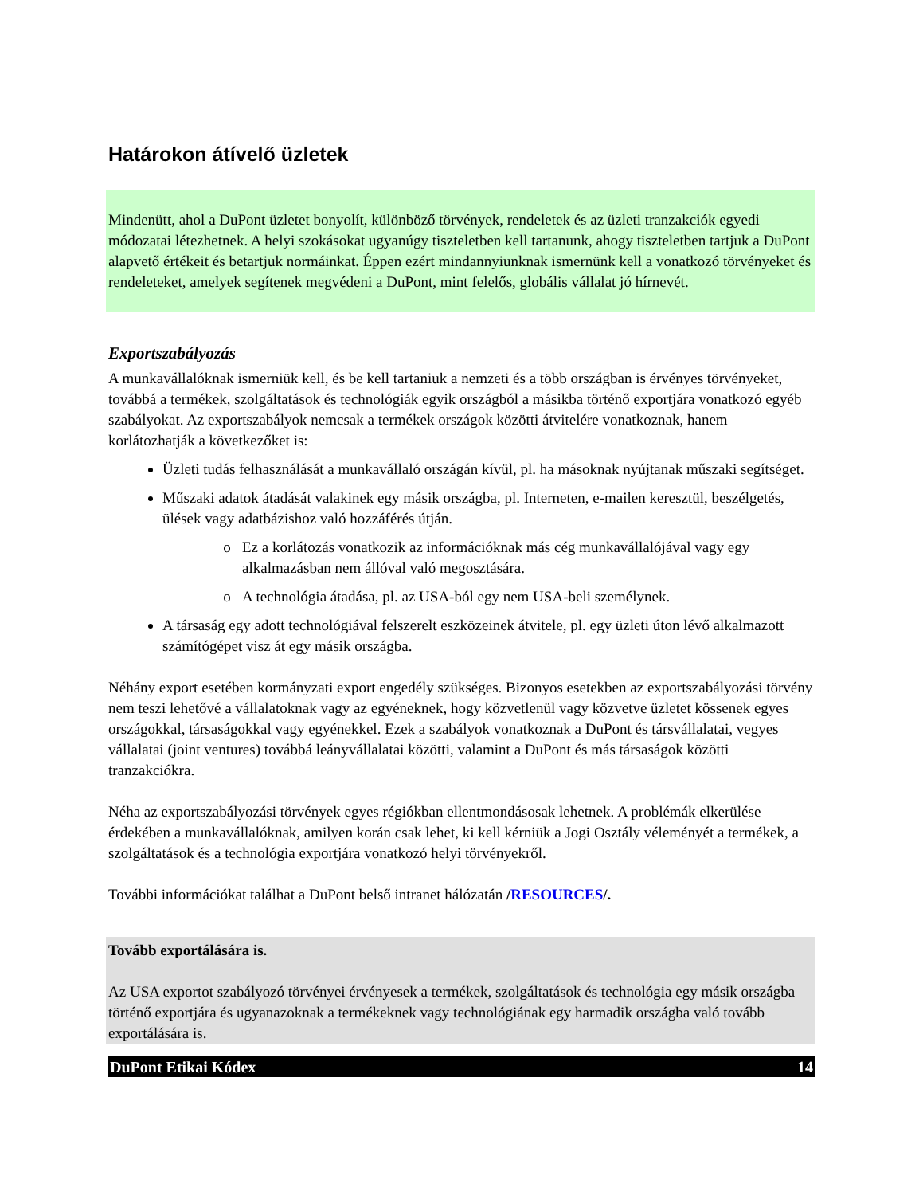Határokon átívelő üzletek
Mindenütt, ahol a DuPont üzletet bonyolít, különböző törvények, rendeletek és az üzleti tranzakciók egyedi módozatai létezhetnek. A helyi szokásokat ugyanúgy tiszteletben kell tartanunk, ahogy tiszteletben tartjuk a DuPont alapvető értékeit és betartjuk normáinkat. Éppen ezért mindannyiunknak ismernünk kell a vonatkozó törvényeket és rendeleteket, amelyek segítenek megvédeni a DuPont, mint felelős, globális vállalat jó hírnevét.
Exportszabályozás
A munkavállalóknak ismerniük kell, és be kell tartaniuk a nemzeti és a több országban is érvényes törvényeket, továbbá a termékek, szolgáltatások és technológiák egyik országból a másikba történő exportjára vonatkozó egyéb szabályokat. Az exportszabályok nemcsak a termékek országok közötti átvitelére vonatkoznak, hanem korlátozhatják a következőket is:
Üzleti tudás felhasználását a munkavállaló országán kívül, pl. ha másoknak nyújtanak műszaki segítséget.
Műszaki adatok átadását valakinek egy másik országba, pl. Interneten, e-mailen keresztül, beszélgetés, ülések vagy adatbázishoz való hozzáférés útján.
Ez a korlátozás vonatkozik az információknak más cég munkavállalójával vagy egy alkalmazásban nem állóval való megosztására.
A technológia átadása, pl. az USA-ból egy nem USA-beli személynek.
A társaság egy adott technológiával felszerelt eszközeinek átvitele, pl. egy üzleti úton lévő alkalmazott számítógépet visz át egy másik országba.
Néhány export esetében kormányzati export engedély szükséges. Bizonyos esetekben az exportszabályozási törvény nem teszi lehetővé a vállalatoknak vagy az egyéneknek, hogy közvetlenül vagy közvetve üzletet kössenek egyes országokkal, társaságokkal vagy egyénekkel. Ezek a szabályok vonatkoznak a DuPont és társvállalatai, vegyes vállalatai (joint ventures) továbbá leányvállalatai közötti, valamint a DuPont és más társaságok közötti tranzakciókra.
Néha az exportszabályozási törvények egyes régiókban ellentmondásosak lehetnek. A problémák elkerülése érdekében a munkavállalóknak, amilyen korán csak lehet, ki kell kérniük a Jogi Osztály véleményét a termékek, a szolgáltatások és a technológia exportjára vonatkozó helyi törvényekről.
További információkat találhat a DuPont belső intranet hálózatán /RESOURCES/.
Tovább exportálására is.
Az USA exportot szabályozó törvényei érvényesek a termékek, szolgáltatások és technológia egy másik országba történő exportjára és ugyanazoknak a termékeknek vagy technológiának egy harmadik országba való tovább exportálására is.
DuPont Etikai Kódex 14